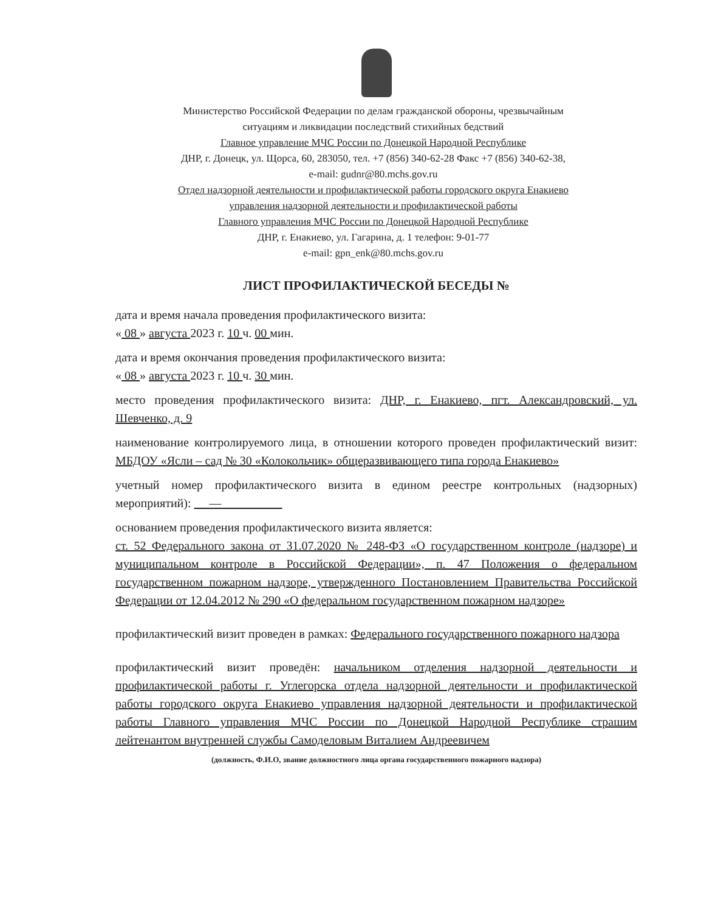Министерство Российской Федерации по делам гражданской обороны, чрезвычайным
ситуациям и ликвидации последствий стихийных бедствий
Главное управление МЧС России по Донецкой Народной Республике
ДНР, г. Донецк, ул. Щорса, 60, 283050, тел. +7 (856) 340-62-28 Факс +7 (856) 340-62-38,
e-mail: gudnr@80.mchs.gov.ru
Отдел надзорной деятельности и профилактической работы городского округа Енакиево
управления надзорной деятельности и профилактической работы
Главного управления МЧС России по Донецкой Народной Республике
ДНР, г. Енакиево, ул. Гагарина, д. 1 телефон: 9-01-77
e-mail: gpn_enk@80.mchs.gov.ru
ЛИСТ ПРОФИЛАКТИЧЕСКОЙ БЕСЕДЫ №
дата и время начала проведения профилактического визита:
« 08 » августа 2023 г. 10 ч. 00 мин.
дата и время окончания проведения профилактического визита:
« 08 » августа 2023 г. 10 ч. 30 мин.
место проведения профилактического визита: ДНР, г. Енакиево, пгт. Александровский, ул. Шевченко, д. 9
наименование контролируемого лица, в отношении которого проведен профилактический визит: МБДОУ «Ясли – сад № 30 «Колокольчик» общеразвивающего типа города Енакиево»
учетный номер профилактического визита в едином реестре контрольных (надзорных) мероприятий): —
основанием проведения профилактического визита является:
ст. 52 Федерального закона от 31.07.2020 № 248-ФЗ «О государственном контроле (надзоре) и муниципальном контроле в Российской Федерации», п. 47 Положения о федеральном государственном пожарном надзоре, утвержденного Постановлением Правительства Российской Федерации от 12.04.2012 № 290 «О федеральном государственном пожарном надзоре»
профилактический визит проведен в рамках: Федерального государственного пожарного надзора
профилактический визит проведён: начальником отделения надзорной деятельности и профилактической работы г. Углегорска отдела надзорной деятельности и профилактической работы городского округа Енакиево управления надзорной деятельности и профилактической работы Главного управления МЧС России по Донецкой Народной Республике страшим лейтенантом внутренней службы Самоделовым Виталием Андреевичем
(должность, Ф.И.О, звание должностного лица органа государственного пожарного надзора)